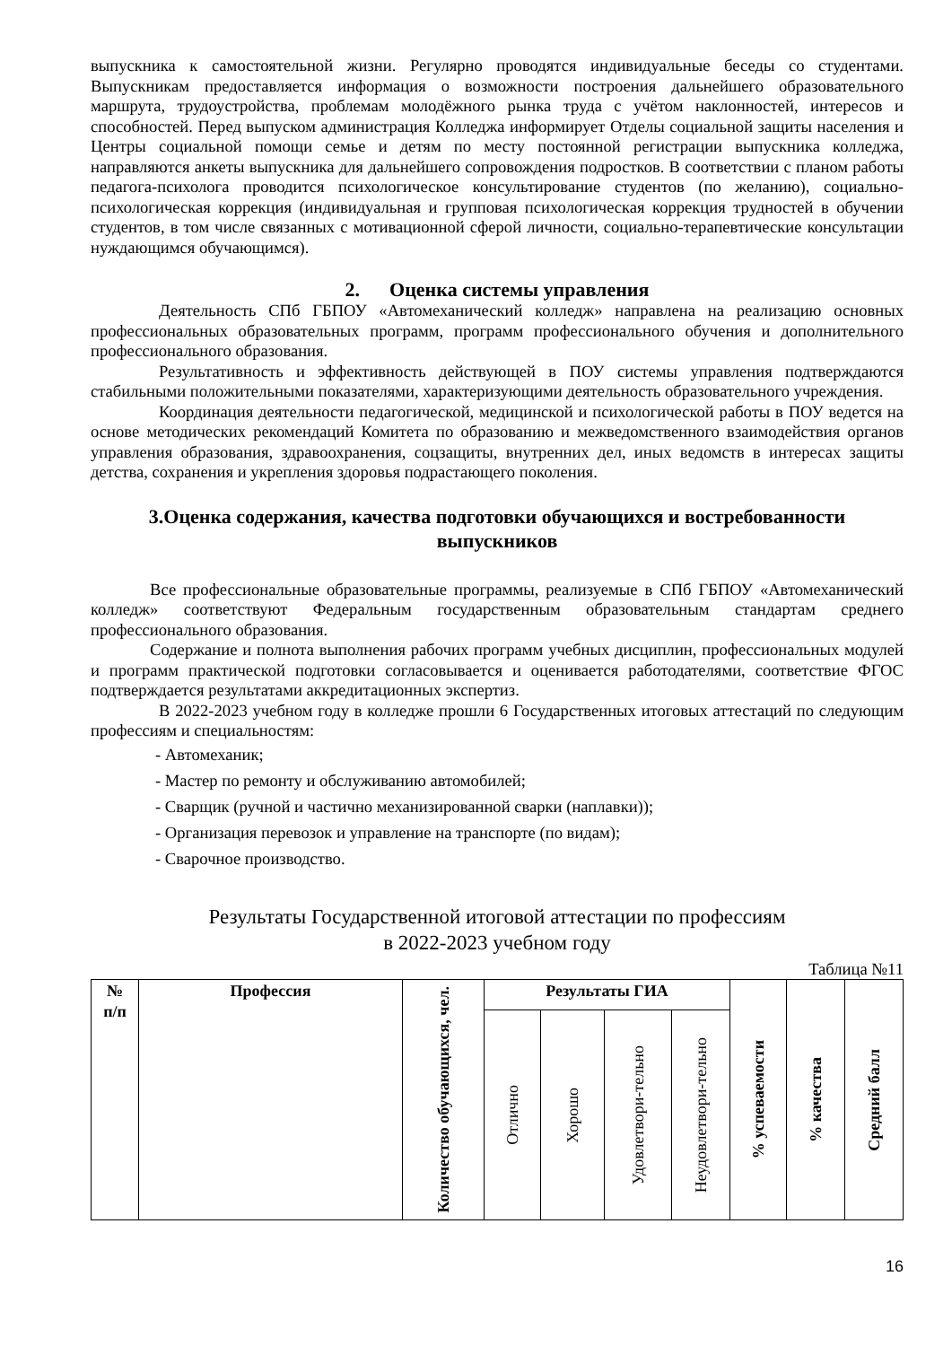выпускника к самостоятельной жизни. Регулярно проводятся индивидуальные беседы со студентами. Выпускникам предоставляется информация о возможности построения дальнейшего образовательного маршрута, трудоустройства, проблемам молодёжного рынка труда с учётом наклонностей, интересов и способностей. Перед выпуском администрация Колледжа информирует Отделы социальной защиты населения и Центры социальной помощи семье и детям по месту постоянной регистрации выпускника колледжа, направляются анкеты выпускника для дальнейшего сопровождения подростков. В соответствии с планом работы педагога-психолога проводится психологическое консультирование студентов (по желанию), социально-психологическая коррекция (индивидуальная и групповая психологическая коррекция трудностей в обучении студентов, в том числе связанных с мотивационной сферой личности, социально-терапевтические консультации нуждающимся обучающимся).
2. Оценка системы управления
Деятельность СПб ГБПОУ «Автомеханический колледж» направлена на реализацию основных профессиональных образовательных программ, программ профессионального обучения и дополнительного профессионального образования.
Результативность и эффективность действующей в ПОУ системы управления подтверждаются стабильными положительными показателями, характеризующими деятельность образовательного учреждения.
Координация деятельности педагогической, медицинской и психологической работы в ПОУ ведется на основе методических рекомендаций Комитета по образованию и межведомственного взаимодействия органов управления образования, здравоохранения, соцзащиты, внутренних дел, иных ведомств в интересах защиты детства, сохранения и укрепления здоровья подрастающего поколения.
3.Оценка содержания, качества подготовки обучающихся и востребованности выпускников
Все профессиональные образовательные программы, реализуемые в СПб ГБПОУ «Автомеханический колледж» соответствуют Федеральным государственным образовательным стандартам среднего профессионального образования.
Содержание и полнота выполнения рабочих программ учебных дисциплин, профессиональных модулей и программ практической подготовки согласовывается и оценивается работодателями, соответствие ФГОС подтверждается результатами аккредитационных экспертиз.
В 2022-2023 учебном году в колледже прошли 6 Государственных итоговых аттестаций по следующим профессиям и специальностям:
- Автомеханик;
- Мастер по ремонту и обслуживанию автомобилей;
- Сварщик (ручной и частично механизированной сварки (наплавки));
- Организация перевозок и управление на транспорте (по видам);
- Сварочное производство.
Результаты Государственной итоговой аттестации по профессиям
в 2022-2023 учебном году
Таблица №11
| № п/п | Профессия | Количество обучающихся, чел. | Результаты ГИА | | | | % успеваемости | % качества | Средний балл |
| --- | --- | --- | --- | --- | --- | --- | --- | --- | --- |
| | | | Отлично | Хорошо | Удовлетвори-тельно | Неудовлетвори-тельно | | | |
16